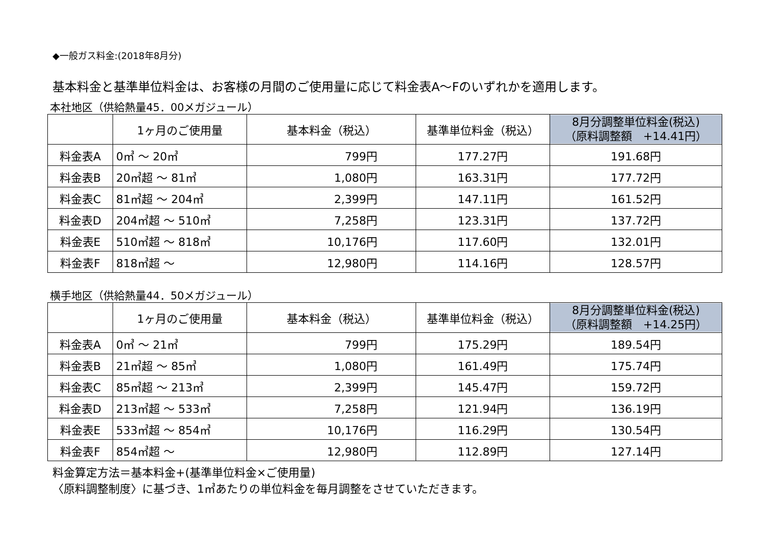◆一般ガス料金:(2018年8月分)
基本料金と基準単位料金は、お客様の月間のご使用量に応じて料金表A～Fのいずれかを適用します。
本社地区（供給熱量45．00メガジュール）
| | 1ヶ月のご使用量 | 基本料金（税込） | 基準単位料金（税込） | 8月分調整単位料金(税込) （原料調整額 +14.41円） |
| --- | --- | --- | --- | --- |
| 料金表A | 0㎥ ～ 20㎥ | 799円 | 177.27円 | 191.68円 |
| 料金表B | 20㎥超 ～ 81㎥ | 1,080円 | 163.31円 | 177.72円 |
| 料金表C | 81㎥超 ～ 204㎥ | 2,399円 | 147.11円 | 161.52円 |
| 料金表D | 204㎥超 ～ 510㎥ | 7,258円 | 123.31円 | 137.72円 |
| 料金表E | 510㎥超 ～ 818㎥ | 10,176円 | 117.60円 | 132.01円 |
| 料金表F | 818㎥超 ～ | 12,980円 | 114.16円 | 128.57円 |
横手地区（供給熱量44．50メガジュール）
| | 1ヶ月のご使用量 | 基本料金（税込） | 基準単位料金（税込） | 8月分調整単位料金(税込) （原料調整額 +14.25円） |
| --- | --- | --- | --- | --- |
| 料金表A | 0㎥ ～ 21㎥ | 799円 | 175.29円 | 189.54円 |
| 料金表B | 21㎥超 ～ 85㎥ | 1,080円 | 161.49円 | 175.74円 |
| 料金表C | 85㎥超 ～ 213㎥ | 2,399円 | 145.47円 | 159.72円 |
| 料金表D | 213㎥超 ～ 533㎥ | 7,258円 | 121.94円 | 136.19円 |
| 料金表E | 533㎥超 ～ 854㎥ | 10,176円 | 116.29円 | 130.54円 |
| 料金表F | 854㎥超 ～ | 12,980円 | 112.89円 | 127.14円 |
料金算定方法＝基本料金+(基準単位料金×ご使用量)
〈原料調整制度〉に基づき、1㎥あたりの単位料金を毎月調整をさせていただきます。